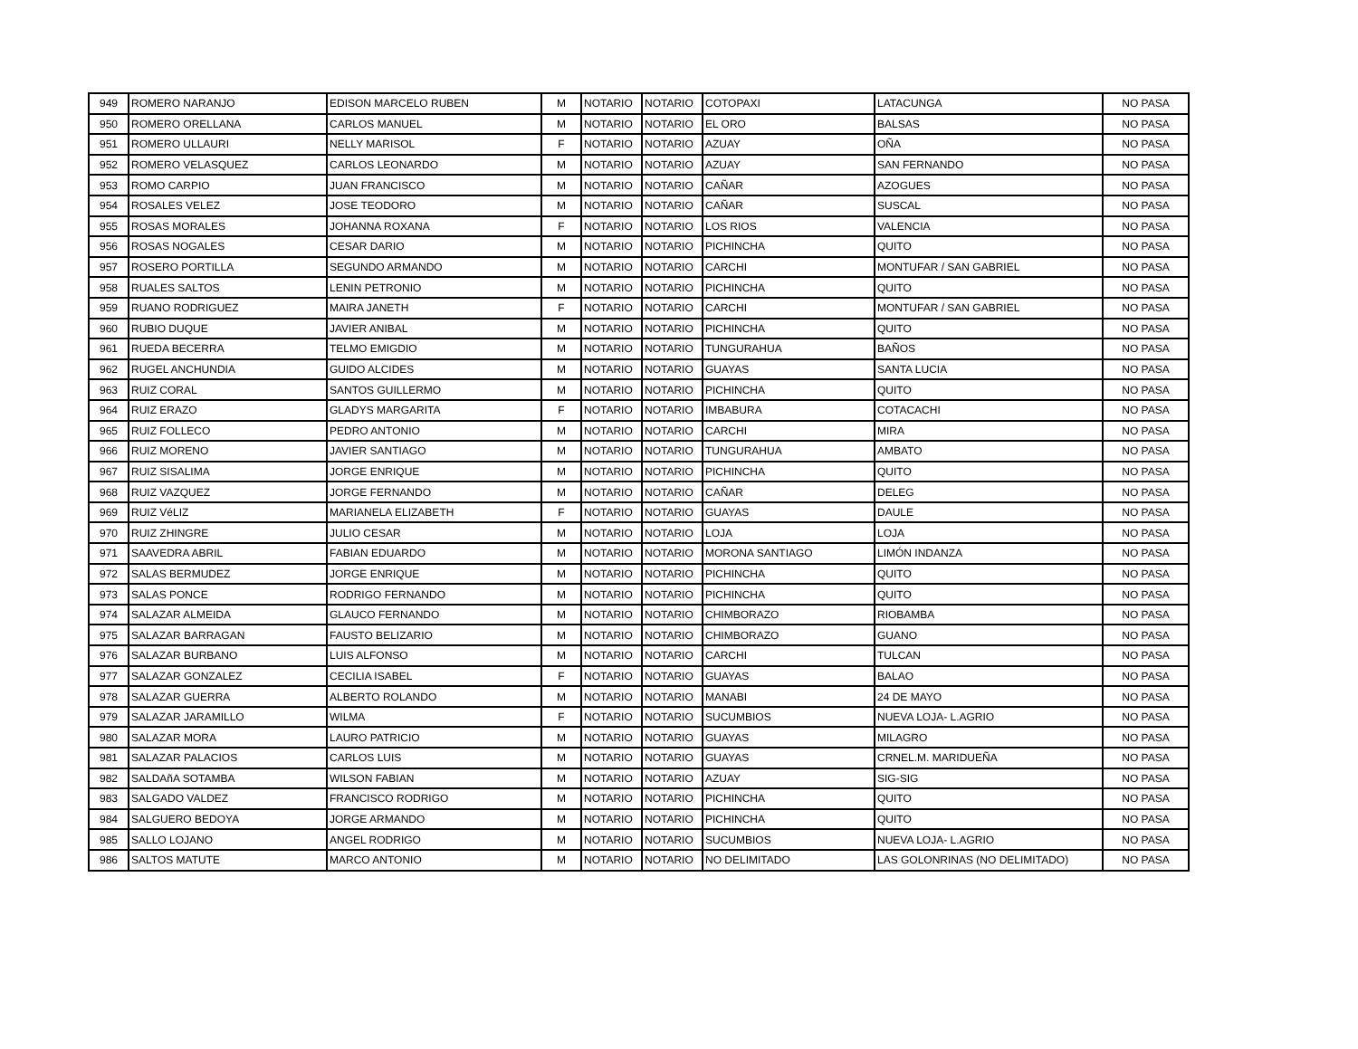| 949 | ROMERO NARANJO | EDISON MARCELO RUBEN | M | NOTARIO | NOTARIO | COTOPAXI | LATACUNGA | NO PASA |
| 950 | ROMERO ORELLANA | CARLOS MANUEL | M | NOTARIO | NOTARIO | EL ORO | BALSAS | NO PASA |
| 951 | ROMERO ULLAURI | NELLY MARISOL | F | NOTARIO | NOTARIO | AZUAY | OÑA | NO PASA |
| 952 | ROMERO VELASQUEZ | CARLOS LEONARDO | M | NOTARIO | NOTARIO | AZUAY | SAN FERNANDO | NO PASA |
| 953 | ROMO CARPIO | JUAN FRANCISCO | M | NOTARIO | NOTARIO | CAÑAR | AZOGUES | NO PASA |
| 954 | ROSALES VELEZ | JOSE TEODORO | M | NOTARIO | NOTARIO | CAÑAR | SUSCAL | NO PASA |
| 955 | ROSAS MORALES | JOHANNA ROXANA | F | NOTARIO | NOTARIO | LOS RIOS | VALENCIA | NO PASA |
| 956 | ROSAS NOGALES | CESAR DARIO | M | NOTARIO | NOTARIO | PICHINCHA | QUITO | NO PASA |
| 957 | ROSERO PORTILLA | SEGUNDO ARMANDO | M | NOTARIO | NOTARIO | CARCHI | MONTUFAR / SAN GABRIEL | NO PASA |
| 958 | RUALES SALTOS | LENIN PETRONIO | M | NOTARIO | NOTARIO | PICHINCHA | QUITO | NO PASA |
| 959 | RUANO RODRIGUEZ | MAIRA JANETH | F | NOTARIO | NOTARIO | CARCHI | MONTUFAR / SAN GABRIEL | NO PASA |
| 960 | RUBIO DUQUE | JAVIER ANIBAL | M | NOTARIO | NOTARIO | PICHINCHA | QUITO | NO PASA |
| 961 | RUEDA BECERRA | TELMO EMIGDIO | M | NOTARIO | NOTARIO | TUNGURAHUA | BAÑOS | NO PASA |
| 962 | RUGEL ANCHUNDIA | GUIDO ALCIDES | M | NOTARIO | NOTARIO | GUAYAS | SANTA LUCIA | NO PASA |
| 963 | RUIZ CORAL | SANTOS GUILLERMO | M | NOTARIO | NOTARIO | PICHINCHA | QUITO | NO PASA |
| 964 | RUIZ ERAZO | GLADYS MARGARITA | F | NOTARIO | NOTARIO | IMBABURA | COTACACHI | NO PASA |
| 965 | RUIZ FOLLECO | PEDRO ANTONIO | M | NOTARIO | NOTARIO | CARCHI | MIRA | NO PASA |
| 966 | RUIZ MORENO | JAVIER SANTIAGO | M | NOTARIO | NOTARIO | TUNGURAHUA | AMBATO | NO PASA |
| 967 | RUIZ SISALIMA | JORGE ENRIQUE | M | NOTARIO | NOTARIO | PICHINCHA | QUITO | NO PASA |
| 968 | RUIZ VAZQUEZ | JORGE FERNANDO | M | NOTARIO | NOTARIO | CAÑAR | DELEG | NO PASA |
| 969 | RUIZ VéLIZ | MARIANELA ELIZABETH | F | NOTARIO | NOTARIO | GUAYAS | DAULE | NO PASA |
| 970 | RUIZ ZHINGRE | JULIO CESAR | M | NOTARIO | NOTARIO | LOJA | LOJA | NO PASA |
| 971 | SAAVEDRA ABRIL | FABIAN EDUARDO | M | NOTARIO | NOTARIO | MORONA SANTIAGO | LIMÓN INDANZA | NO PASA |
| 972 | SALAS BERMUDEZ | JORGE ENRIQUE | M | NOTARIO | NOTARIO | PICHINCHA | QUITO | NO PASA |
| 973 | SALAS PONCE | RODRIGO FERNANDO | M | NOTARIO | NOTARIO | PICHINCHA | QUITO | NO PASA |
| 974 | SALAZAR ALMEIDA | GLAUCO FERNANDO | M | NOTARIO | NOTARIO | CHIMBORAZO | RIOBAMBA | NO PASA |
| 975 | SALAZAR BARRAGAN | FAUSTO BELIZARIO | M | NOTARIO | NOTARIO | CHIMBORAZO | GUANO | NO PASA |
| 976 | SALAZAR BURBANO | LUIS ALFONSO | M | NOTARIO | NOTARIO | CARCHI | TULCAN | NO PASA |
| 977 | SALAZAR GONZALEZ | CECILIA ISABEL | F | NOTARIO | NOTARIO | GUAYAS | BALAO | NO PASA |
| 978 | SALAZAR GUERRA | ALBERTO ROLANDO | M | NOTARIO | NOTARIO | MANABI | 24 DE MAYO | NO PASA |
| 979 | SALAZAR JARAMILLO | WILMA | F | NOTARIO | NOTARIO | SUCUMBIOS | NUEVA LOJA- L.AGRIO | NO PASA |
| 980 | SALAZAR MORA | LAURO PATRICIO | M | NOTARIO | NOTARIO | GUAYAS | MILAGRO | NO PASA |
| 981 | SALAZAR PALACIOS | CARLOS LUIS | M | NOTARIO | NOTARIO | GUAYAS | CRNEL.M. MARIDUEÑA | NO PASA |
| 982 | SALDAñA SOTAMBA | WILSON FABIAN | M | NOTARIO | NOTARIO | AZUAY | SIG-SIG | NO PASA |
| 983 | SALGADO VALDEZ | FRANCISCO RODRIGO | M | NOTARIO | NOTARIO | PICHINCHA | QUITO | NO PASA |
| 984 | SALGUERO BEDOYA | JORGE ARMANDO | M | NOTARIO | NOTARIO | PICHINCHA | QUITO | NO PASA |
| 985 | SALLO LOJANO | ANGEL RODRIGO | M | NOTARIO | NOTARIO | SUCUMBIOS | NUEVA LOJA- L.AGRIO | NO PASA |
| 986 | SALTOS MATUTE | MARCO ANTONIO | M | NOTARIO | NOTARIO | NO DELIMITADO | LAS GOLONRINAS (NO DELIMITADO) | NO PASA |